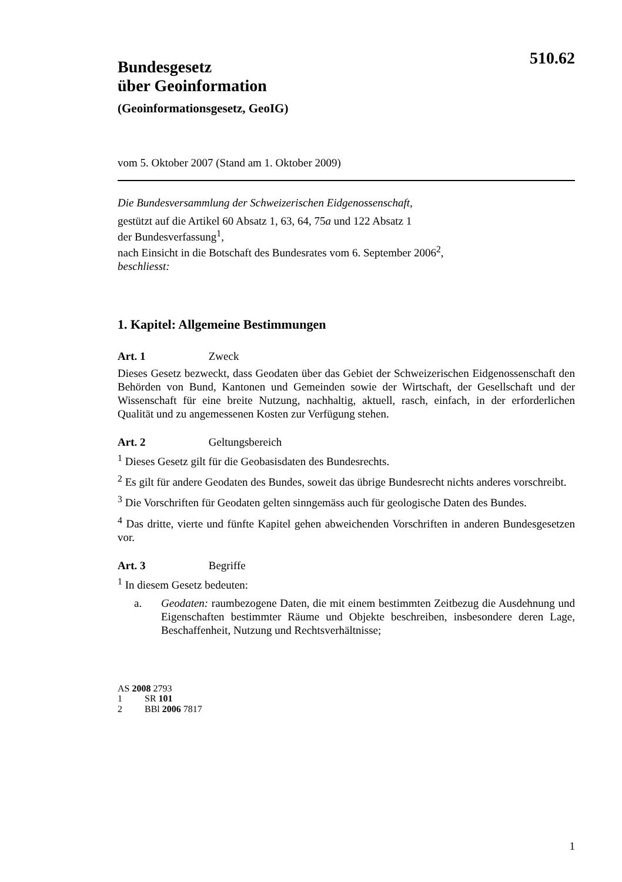510.62
Bundesgesetz
über Geoinformation
(Geoinformationsgesetz, GeoIG)
vom 5. Oktober 2007 (Stand am 1. Oktober 2009)
Die Bundesversammlung der Schweizerischen Eidgenossenschaft,
gestützt auf die Artikel 60 Absatz 1, 63, 64, 75a und 122 Absatz 1
der Bundesverfassung<sup>1</sup>,
nach Einsicht in die Botschaft des Bundesrates vom 6. September 2006<sup>2</sup>,
beschliesst:
1. Kapitel: Allgemeine Bestimmungen
Art. 1 Zweck
Dieses Gesetz bezweckt, dass Geodaten über das Gebiet der Schweizerischen Eidgenossenschaft den Behörden von Bund, Kantonen und Gemeinden sowie der Wirtschaft, der Gesellschaft und der Wissenschaft für eine breite Nutzung, nachhaltig, aktuell, rasch, einfach, in der erforderlichen Qualität und zu angemessenen Kosten zur Verfügung stehen.
Art. 2 Geltungsbereich
<sup>1</sup> Dieses Gesetz gilt für die Geobasisdaten des Bundesrechts.
<sup>2</sup> Es gilt für andere Geodaten des Bundes, soweit das übrige Bundesrecht nichts anderes vorschreibt.
<sup>3</sup> Die Vorschriften für Geodaten gelten sinngemäss auch für geologische Daten des Bundes.
<sup>4</sup> Das dritte, vierte und fünfte Kapitel gehen abweichenden Vorschriften in anderen Bundesgesetzen vor.
Art. 3 Begriffe
<sup>1</sup> In diesem Gesetz bedeuten:
a. Geodaten: raumbezogene Daten, die mit einem bestimmten Zeitbezug die Ausdehnung und Eigenschaften bestimmter Räume und Objekte beschreiben, insbesondere deren Lage, Beschaffenheit, Nutzung und Rechtsverhältnisse;
AS 2008 2793
1 SR 101
2 BBl 2006 7817
1